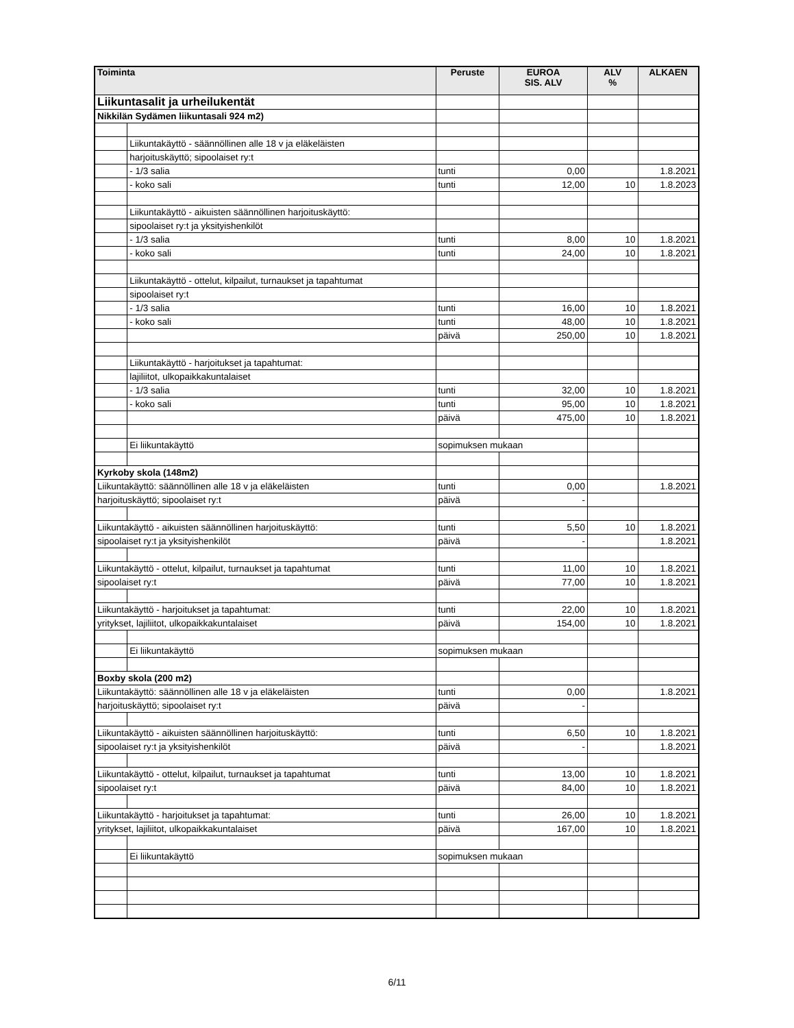| Toiminta | | Peruste | EUROA SIS. ALV | ALV % | ALKAEN |
| --- | --- | --- | --- | --- | --- |
| Liikuntasalit ja urheilukentät | | | | | |
| Nikkilän Sydämen liikuntasali 924 m2) | | | | | |
| | Liikuntakäyttö - säännöllinen alle 18 v ja eläkeläisten | | | | |
| | harjoituskäyttö; sipoolaiset ry:t | | | | |
| | - 1/3 salia | tunti | 0,00 | | 1.8.2021 |
| | - koko sali | tunti | 12,00 | 10 | 1.8.2023 |
| | Liikuntakäyttö - aikuisten säännöllinen harjoituskäyttö: | | | | |
| | sipoolaiset ry:t ja yksityishenkilöt | | | | |
| | - 1/3 salia | tunti | 8,00 | 10 | 1.8.2021 |
| | - koko sali | tunti | 24,00 | 10 | 1.8.2021 |
| | Liikuntakäyttö - ottelut, kilpailut, turnaukset ja tapahtumat | | | | |
| | sipoolaiset ry:t | | | | |
| | - 1/3 salia | tunti | 16,00 | 10 | 1.8.2021 |
| | - koko sali | tunti | 48,00 | 10 | 1.8.2021 |
| | | päivä | 250,00 | 10 | 1.8.2021 |
| | Liikuntakäyttö - harjoitukset ja tapahtumat: | | | | |
| | lajiliitot, ulkopaikkakuntalaiset | | | | |
| | - 1/3 salia | tunti | 32,00 | 10 | 1.8.2021 |
| | - koko sali | tunti | 95,00 | 10 | 1.8.2021 |
| | | päivä | 475,00 | 10 | 1.8.2021 |
| | Ei liikuntakäyttö | sopimuksen mukaan | | | |
| Kyrkoby skola (148m2) | | | | | |
| Liikuntakäyttö: säännöllinen alle 18 v ja eläkeläisten | | tunti | 0,00 | | 1.8.2021 |
| harjoituskäyttö; sipoolaiset ry:t | | päivä | - | | |
| Liikuntakäyttö - aikuisten säännöllinen harjoituskäyttö: | | tunti | 5,50 | 10 | 1.8.2021 |
| sipoolaiset ry:t ja yksityishenkilöt | | päivä | - | | 1.8.2021 |
| Liikuntakäyttö - ottelut, kilpailut, turnaukset ja tapahtumat | | tunti | 11,00 | 10 | 1.8.2021 |
| sipoolaiset ry:t | | päivä | 77,00 | 10 | 1.8.2021 |
| Liikuntakäyttö - harjoitukset ja tapahtumat: | | tunti | 22,00 | 10 | 1.8.2021 |
| yritykset, lajiliitot, ulkopaikkakuntalaiset | | päivä | 154,00 | 10 | 1.8.2021 |
| | Ei liikuntakäyttö | sopimuksen mukaan | | | |
| Boxby skola (200 m2) | | | | | |
| Liikuntakäyttö: säännöllinen alle 18 v ja eläkeläisten | | tunti | 0,00 | | 1.8.2021 |
| harjoituskäyttö; sipoolaiset ry:t | | päivä | - | | |
| Liikuntakäyttö - aikuisten säännöllinen harjoituskäyttö: | | tunti | 6,50 | 10 | 1.8.2021 |
| sipoolaiset ry:t ja yksityishenkilöt | | päivä | - | | 1.8.2021 |
| Liikuntakäyttö - ottelut, kilpailut, turnaukset ja tapahtumat | | tunti | 13,00 | 10 | 1.8.2021 |
| sipoolaiset ry:t | | päivä | 84,00 | 10 | 1.8.2021 |
| Liikuntakäyttö - harjoitukset ja tapahtumat: | | tunti | 26,00 | 10 | 1.8.2021 |
| yritykset, lajiliitot, ulkopaikkakuntalaiset | | päivä | 167,00 | 10 | 1.8.2021 |
| | Ei liikuntakäyttö | sopimuksen mukaan | | | |
6/11